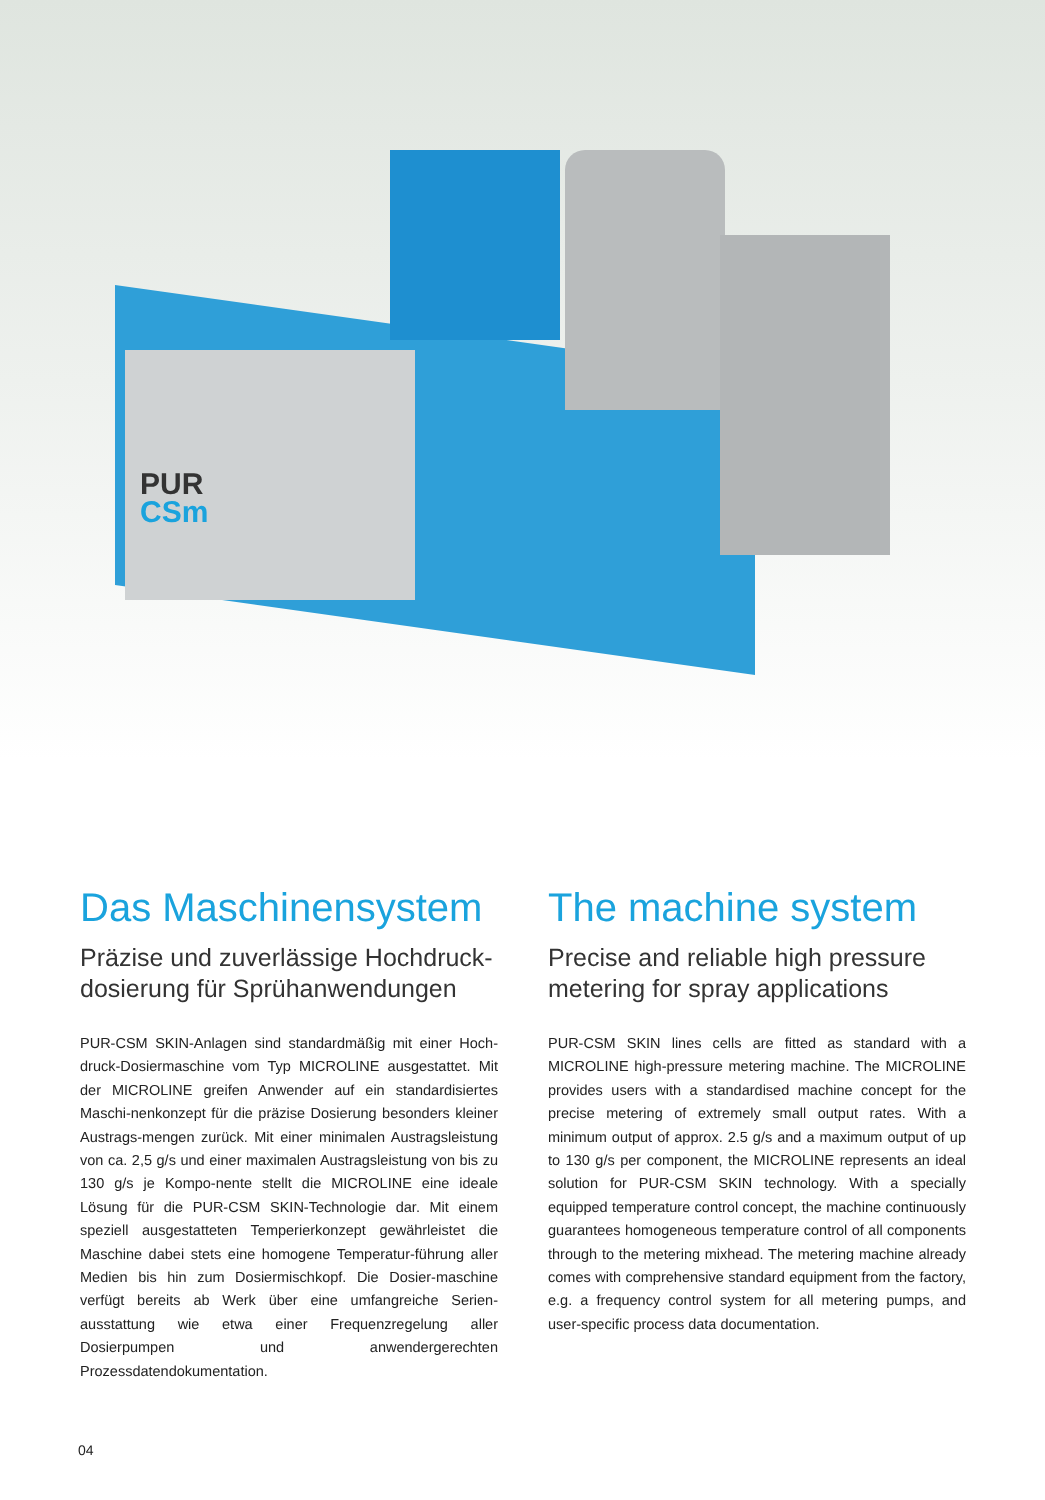PUR
CSm
Das Maschinensystem
Präzise und zuverlässige Hochdruck-dosierung für Sprühanwendungen
PUR-CSM SKIN-Anlagen sind standardmäßig mit einer Hoch-druck-Dosiermaschine vom Typ MICROLINE ausgestattet. Mit der MICROLINE greifen Anwender auf ein standardisiertes Maschi-nenkonzept für die präzise Dosierung besonders kleiner Austrags-mengen zurück. Mit einer minimalen Austragsleistung von ca. 2,5 g/s und einer maximalen Austragsleistung von bis zu 130 g/s je Kompo-nente stellt die MICROLINE eine ideale Lösung für die PUR-CSM SKIN-Technologie dar. Mit einem speziell ausgestatteten Temperierkonzept gewährleistet die Maschine dabei stets eine homogene Temperatur-führung aller Medien bis hin zum Dosiermischkopf. Die Dosier-maschine verfügt bereits ab Werk über eine umfangreiche Serien-ausstattung wie etwa einer Frequenzregelung aller Dosierpumpen und anwendergerechten Prozessdatendokumentation.
The machine system
Precise and reliable high pressure metering for spray applications
PUR-CSM SKIN lines cells are fitted as standard with a MICROLINE high-pressure metering machine. The MICROLINE provides users with a standardised machine concept for the precise metering of extremely small output rates. With a minimum output of approx. 2.5 g/s and a maximum output of up to 130 g/s per component, the MICROLINE represents an ideal solution for PUR-CSM SKIN technology. With a specially equipped temperature control concept, the machine continuously guarantees homogeneous temperature control of all components through to the metering mixhead. The metering machine already comes with comprehensive standard equipment from the factory, e.g. a frequency control system for all metering pumps, and user-specific process data documentation.
04